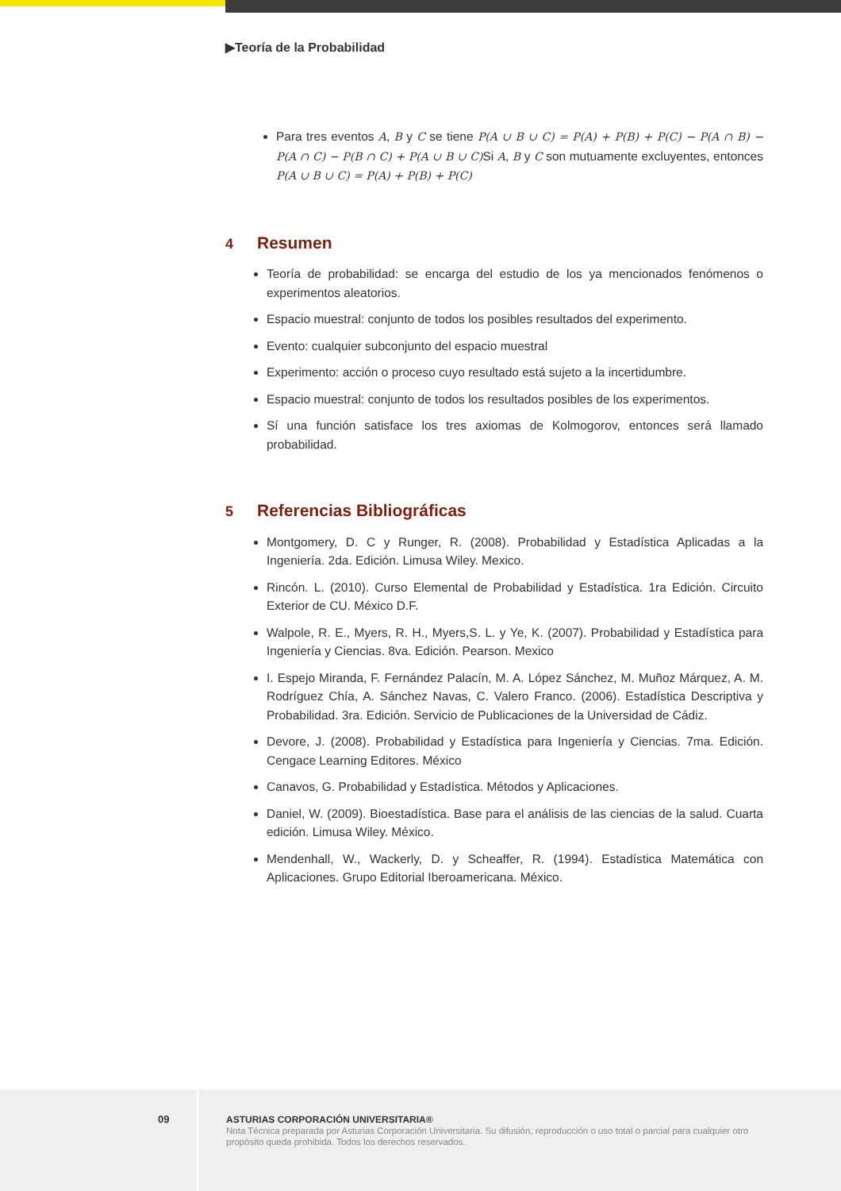▶Teoría de la Probabilidad
Para tres eventos A, B y C se tiene P(A ∪ B ∪ C) = P(A) + P(B) + P(C) − P(A ∩ B) − P(A ∩ C) − P(B ∩ C) + P(A ∪ B ∪ C) Si A, B y C son mutuamente excluyentes, entonces P(A ∪ B ∪ C) = P(A) + P(B) + P(C)
4 Resumen
Teoría de probabilidad: se encarga del estudio de los ya mencionados fenómenos o experimentos aleatorios.
Espacio muestral: conjunto de todos los posibles resultados del experimento.
Evento: cualquier subconjunto del espacio muestral
Experimento: acción o proceso cuyo resultado está sujeto a la incertidumbre.
Espacio muestral: conjunto de todos los resultados posibles de los experimentos.
Sí una función satisface los tres axiomas de Kolmogorov, entonces será llamado probabilidad.
5 Referencias Bibliográficas
Montgomery, D. C y Runger, R. (2008). Probabilidad y Estadística Aplicadas a la Ingeniería. 2da. Edición. Limusa Wiley. Mexico.
Rincón. L. (2010). Curso Elemental de Probabilidad y Estadística. 1ra Edición. Circuito Exterior de CU. México D.F.
Walpole, R. E., Myers, R. H., Myers,S. L. y Ye, K. (2007). Probabilidad y Estadística para Ingeniería y Ciencias. 8va. Edición. Pearson. Mexico
I. Espejo Miranda, F. Fernández Palacín, M. A. López Sánchez, M. Muñoz Márquez, A. M. Rodríguez Chía, A. Sánchez Navas, C. Valero Franco. (2006). Estadística Descriptiva y Probabilidad. 3ra. Edición. Servicio de Publicaciones de la Universidad de Cádiz.
Devore, J. (2008). Probabilidad y Estadística para Ingeniería y Ciencias. 7ma. Edición. Cengace Learning Editores. México
Canavos, G. Probabilidad y Estadística. Métodos y Aplicaciones.
Daniel, W. (2009). Bioestadística. Base para el análisis de las ciencias de la salud. Cuarta edición. Limusa Wiley. México.
Mendenhall, W., Wackerly, D. y Scheaffer, R. (1994). Estadística Matemática con Aplicaciones. Grupo Editorial Iberoamericana. México.
09
ASTURIAS CORPORACIÓN UNIVERSITARIA®
Nota Técnica preparada por Asturias Corporación Universitaria. Su difusión, reproducción o uso total o parcial para cualquier otro propósito queda prohibida. Todos los derechos reservados.